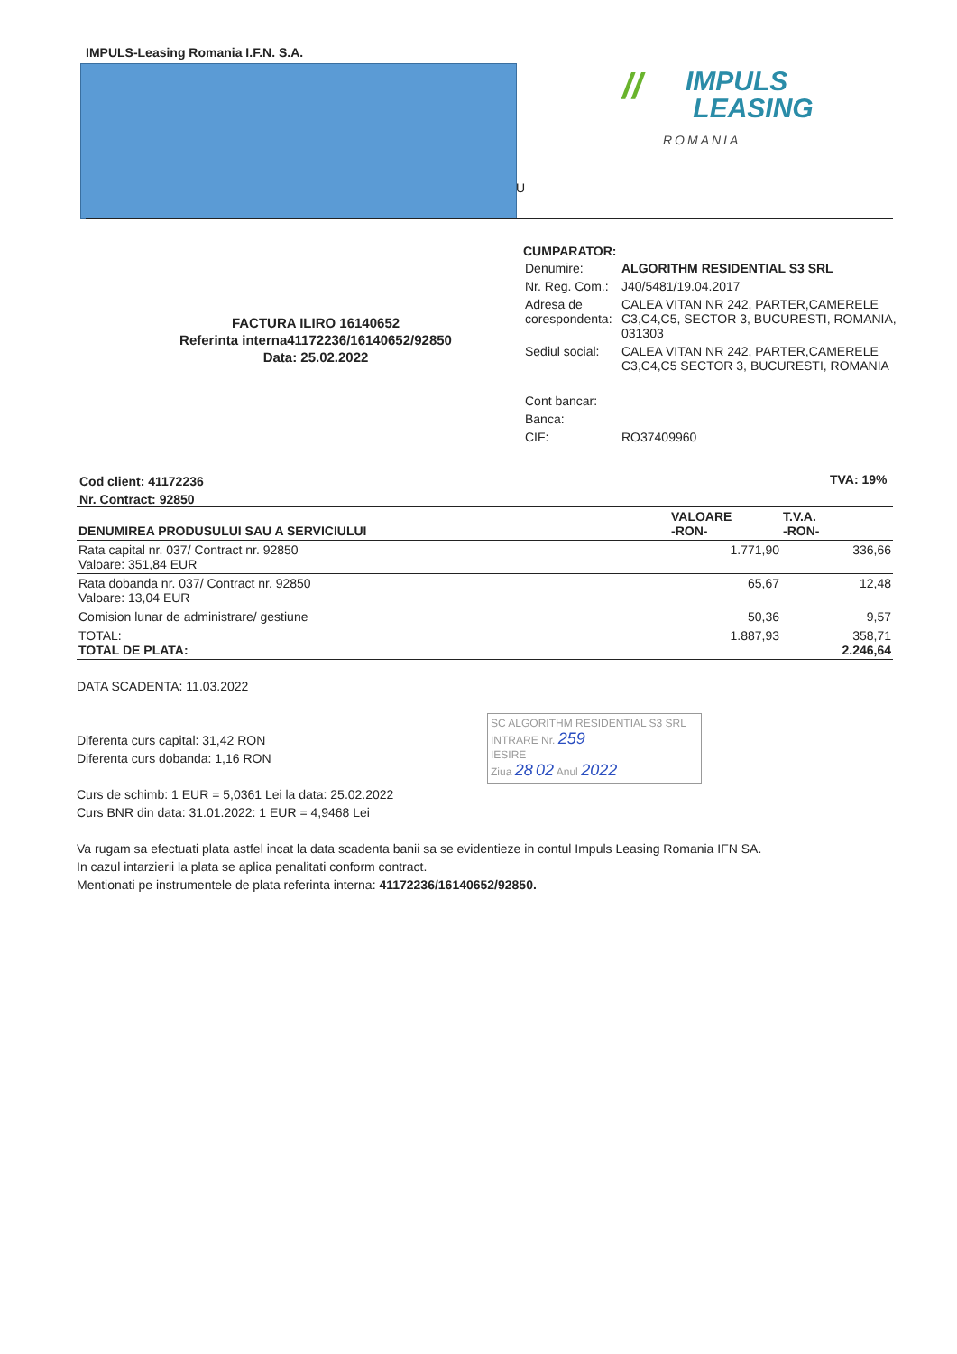IMPULS-Leasing Romania I.F.N. S.A.
// IMPULS
LEASING
ROMANIA
U
CUMPARATOR:
| Denumire: | ALGORITHM RESIDENTIAL S3 SRL |
| Nr. Reg. Com.: | J40/5481/19.04.2017 |
| Adresa de corespondenta: | CALEA VITAN NR 242, PARTER,CAMERELE C3,C4,C5, SECTOR 3, BUCURESTI, ROMANIA, 031303 |
| Sediul social: | CALEA VITAN NR 242, PARTER,CAMERELE C3,C4,C5 SECTOR 3, BUCURESTI, ROMANIA |
| Cont bancar: | |
| Banca: | |
| CIF: | RO37409960 |
FACTURA ILIRO 16140652
Referinta interna41172236/16140652/92850
Data: 25.02.2022
Cod client: 41172236
Nr. Contract: 92850
TVA: 19%
| DENUMIREA PRODUSULUI SAU A SERVICIULUI | VALOARE -RON- | T.V.A. -RON- |
| --- | --- | --- |
| Rata capital nr. 037/ Contract nr. 92850 Valoare: 351,84 EUR | 1.771,90 | 336,66 |
| Rata dobanda nr. 037/ Contract nr. 92850 Valoare: 13,04 EUR | 65,67 | 12,48 |
| Comision lunar de administrare/ gestiune | 50,36 | 9,57 |
| TOTAL: TOTAL DE PLATA: | 1.887,93 | 358,71 2.246,64 |
DATA SCADENTA: 11.03.2022
Diferenta curs capital: 31,42 RON
Diferenta curs dobanda: 1,16 RON
Curs de schimb: 1 EUR = 5,0361 Lei la data: 25.02.2022
Curs BNR din data: 31.01.2022: 1 EUR = 4,9468 Lei
Va rugam sa efectuati plata astfel incat la data scadenta banii sa se evidentieze in contul Impuls Leasing Romania IFN SA.
In cazul intarzierii la plata se aplica penalitati conform contract.
Mentionati pe instrumentele de plata referinta interna: 41172236/16140652/92850.
SC ALGORITHM RESIDENTIAL S3 SRL
INTRARE Nr. 259
IESIRE
Ziua 28 02 Anul 2022